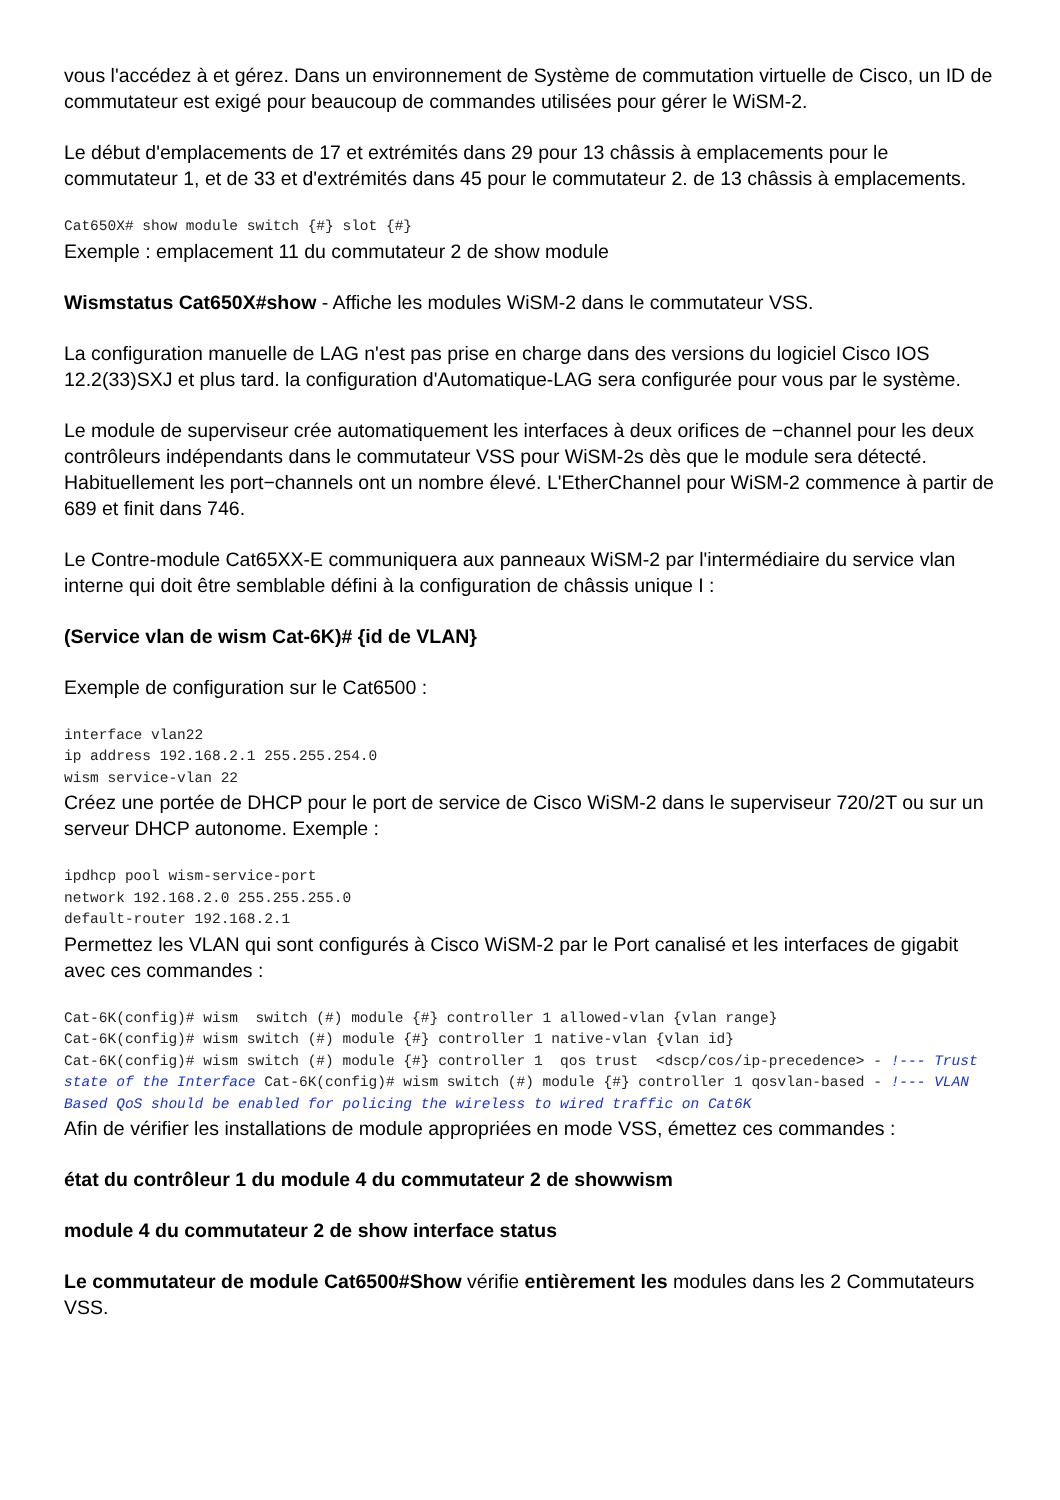vous l'accédez à et gérez. Dans un environnement de Système de commutation virtuelle de Cisco, un ID de commutateur est exigé pour beaucoup de commandes utilisées pour gérer le WiSM-2.
Le début d'emplacements de 17 et extrémités dans 29 pour 13 châssis à emplacements pour le commutateur 1, et de 33 et d'extrémités dans 45 pour le commutateur 2. de 13 châssis à emplacements.
Cat650X# show module switch {#} slot {#}
Exemple : emplacement 11 du commutateur 2 de show module
Wismstatus Cat650X#show - Affiche les modules WiSM-2 dans le commutateur VSS.
La configuration manuelle de LAG n'est pas prise en charge dans des versions du logiciel Cisco IOS 12.2(33)SXJ et plus tard. la configuration d'Automatique-LAG sera configurée pour vous par le système.
Le module de superviseur crée automatiquement les interfaces à deux orifices de −channel pour les deux contrôleurs indépendants dans le commutateur VSS pour WiSM-2s dès que le module sera détecté. Habituellement les port−channels ont un nombre élevé. L'EtherChannel pour WiSM-2 commence à partir de 689 et finit dans 746.
Le Contre-module Cat65XX-E communiquera aux panneaux WiSM-2 par l'intermédiaire du service vlan interne qui doit être semblable défini à la configuration de châssis unique I :
(Service vlan de wism Cat-6K)# {id de VLAN}
Exemple de configuration sur le Cat6500 :
interface vlan22
ip address 192.168.2.1 255.255.254.0
wism service-vlan 22
Créez une portée de DHCP pour le port de service de Cisco WiSM-2 dans le superviseur 720/2T ou sur un serveur DHCP autonome. Exemple :
ipdhcp pool wism-service-port
network 192.168.2.0 255.255.255.0
default-router 192.168.2.1
Permettez les VLAN qui sont configurés à Cisco WiSM-2 par le Port canalisé et les interfaces de gigabit avec ces commandes :
Cat-6K(config)# wism  switch (#) module {#} controller 1 allowed-vlan {vlan range}
Cat-6K(config)# wism switch (#) module {#} controller 1 native-vlan {vlan id}
Cat-6K(config)# wism switch (#) module {#} controller 1  qos trust  <dscp/cos/ip-precedence> - !--- Trust state of the Interface Cat-6K(config)# wism switch (#) module {#} controller 1 qosvlan-based - !--- VLAN Based QoS should be enabled for policing the wireless to wired traffic on Cat6K
Afin de vérifier les installations de module appropriées en mode VSS, émettez ces commandes :
état du contrôleur 1 du module 4 du commutateur 2 de showwism
module 4 du commutateur 2 de show interface status
Le commutateur de module Cat6500#Show vérifie entièrement les modules dans les 2 Commutateurs VSS.